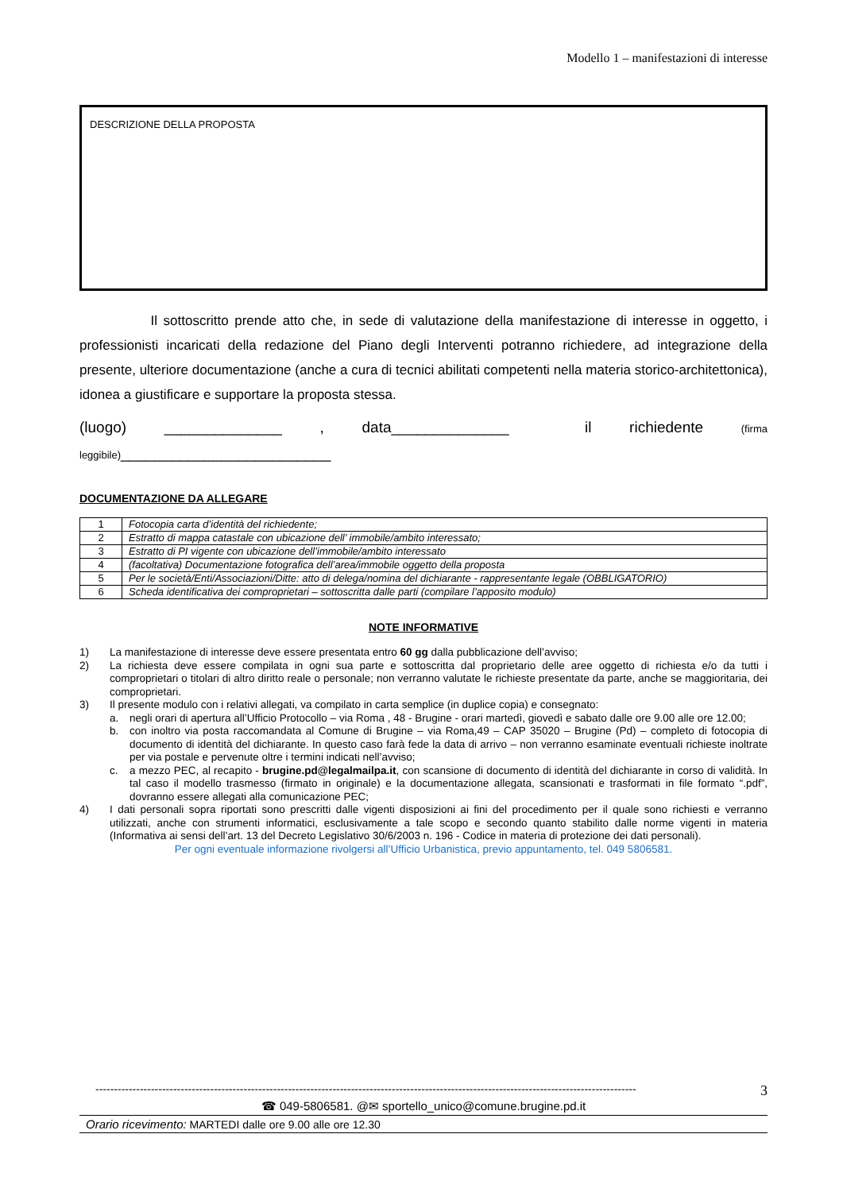Modello 1 – manifestazioni di interesse
DESCRIZIONE DELLA PROPOSTA
Il sottoscritto prende atto che, in sede di valutazione della manifestazione di interesse in oggetto, i professionisti incaricati della redazione del Piano degli Interventi potranno richiedere, ad integrazione della presente, ulteriore documentazione (anche a cura di tecnici abilitati competenti nella materia storico-architettonica), idonea a giustificare e supportare la proposta stessa.
(luogo) ______________ , data______________ il richiedente (firma leggibile)_________________________
DOCUMENTAZIONE DA ALLEGARE
| 1 | Fotocopia carta d’identità del richiedente; |
| 2 | Estratto di mappa catastale con ubicazione dell’ immobile/ambito interessato; |
| 3 | Estratto di PI vigente con ubicazione dell’immobile/ambito interessato |
| 4 | (facoltativa) Documentazione fotografica dell’area/immobile oggetto della proposta |
| 5 | Per le società/Enti/Associazioni/Ditte: atto di delega/nomina del dichiarante - rappresentante legale (OBBLIGATORIO) |
| 6 | Scheda identificativa dei comproprietari – sottoscritta dalle parti (compilare l’apposito modulo) |
NOTE INFORMATIVE
1) La manifestazione di interesse deve essere presentata entro 60 gg dalla pubblicazione dell’avviso;
2) La richiesta deve essere compilata in ogni sua parte e sottoscritta dal proprietario delle aree oggetto di richiesta e/o da tutti i comproprietari o titolari di altro diritto reale o personale; non verranno valutate le richieste presentate da parte, anche se maggioritaria, dei comproprietari.
3) Il presente modulo con i relativi allegati, va compilato in carta semplice (in duplice copia) e consegnato:
a. negli orari di apertura all’Ufficio Protocollo – via Roma , 48 - Brugine - orari martedì, giovedì e sabato dalle ore 9.00 alle ore 12.00;
b. con inoltro via posta raccomandata al Comune di Brugine – via Roma,49 – CAP 35020 – Brugine (Pd) – completo di fotocopia di documento di identità del dichiarante. In questo caso farà fede la data di arrivo – non verranno esaminate eventuali richieste inoltrate per via postale e pervenute oltre i termini indicati nell’avviso;
c. a mezzo PEC, al recapito - brugine.pd@legalmailpa.it, con scansione di documento di identità del dichiarante in corso di validità. In tal caso il modello trasmesso (firmato in originale) e la documentazione allegata, scansionati e trasformati in file formato “.pdf”, dovranno essere allegati alla comunicazione PEC;
4) I dati personali sopra riportati sono prescritti dalle vigenti disposizioni ai fini del procedimento per il quale sono richiesti e verranno utilizzati, anche con strumenti informatici, esclusivamente a tale scopo e secondo quanto stabilito dalle norme vigenti in materia (Informativa ai sensi dell’art. 13 del Decreto Legislativo 30/6/2003 n. 196 - Codice in materia di protezione dei dati personali).
Per ogni eventuale informazione rivolgersi all’Ufficio Urbanistica, previo appuntamento, tel. 049 5806581.
-------------------------------------------------------------------------------------------------------------------------------------------------- 3
☎ 049-5806581. @✉ sportello_unico@comune.brugine.pd.it
Orario ricevimento: MARTEDI dalle ore 9.00 alle ore 12.30